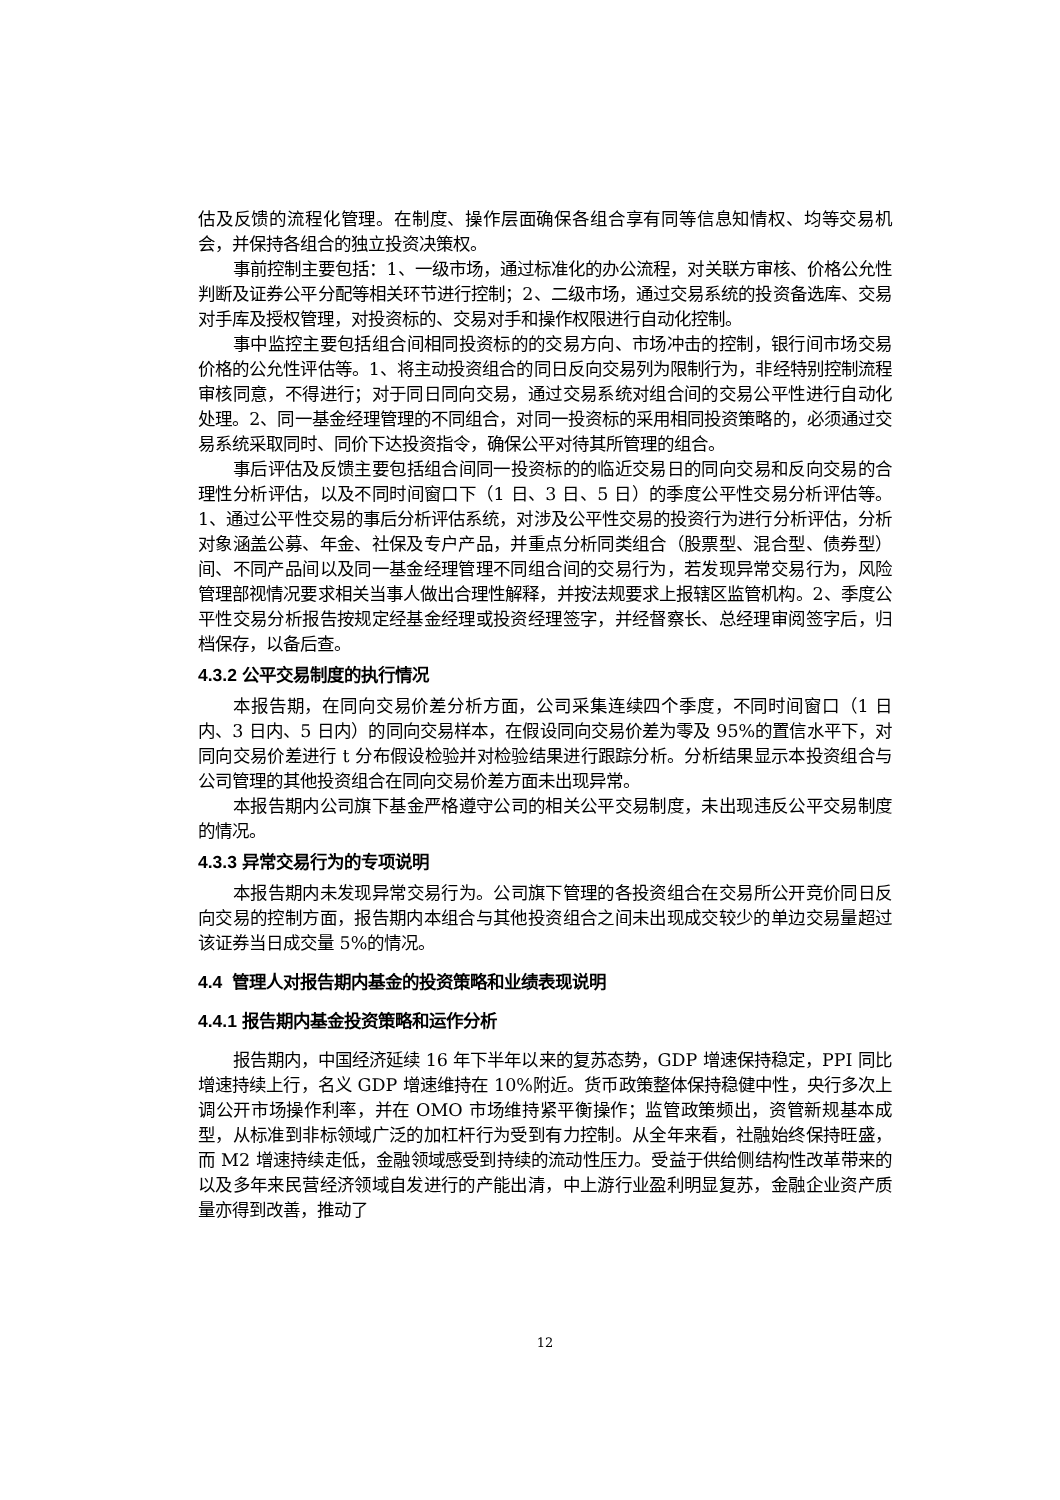估及反馈的流程化管理。在制度、操作层面确保各组合享有同等信息知情权、均等交易机会，并保持各组合的独立投资决策权。
事前控制主要包括：1、一级市场，通过标准化的办公流程，对关联方审核、价格公允性判断及证券公平分配等相关环节进行控制；2、二级市场，通过交易系统的投资备选库、交易对手库及授权管理，对投资标的、交易对手和操作权限进行自动化控制。
事中监控主要包括组合间相同投资标的的交易方向、市场冲击的控制，银行间市场交易价格的公允性评估等。1、将主动投资组合的同日反向交易列为限制行为，非经特别控制流程审核同意，不得进行；对于同日同向交易，通过交易系统对组合间的交易公平性进行自动化处理。2、同一基金经理管理的不同组合，对同一投资标的采用相同投资策略的，必须通过交易系统采取同时、同价下达投资指令，确保公平对待其所管理的组合。
事后评估及反馈主要包括组合间同一投资标的的临近交易日的同向交易和反向交易的合理性分析评估，以及不同时间窗口下（1 日、3 日、5 日）的季度公平性交易分析评估等。1、通过公平性交易的事后分析评估系统，对涉及公平性交易的投资行为进行分析评估，分析对象涵盖公募、年金、社保及专户产品，并重点分析同类组合（股票型、混合型、债券型）间、不同产品间以及同一基金经理管理不同组合间的交易行为，若发现异常交易行为，风险管理部视情况要求相关当事人做出合理性解释，并按法规要求上报辖区监管机构。2、季度公平性交易分析报告按规定经基金经理或投资经理签字，并经督察长、总经理审阅签字后，归档保存，以备后查。
4.3.2 公平交易制度的执行情况
本报告期，在同向交易价差分析方面，公司采集连续四个季度，不同时间窗口（1 日内、3 日内、5 日内）的同向交易样本，在假设同向交易价差为零及 95%的置信水平下，对同向交易价差进行 t 分布假设检验并对检验结果进行跟踪分析。分析结果显示本投资组合与公司管理的其他投资组合在同向交易价差方面未出现异常。
本报告期内公司旗下基金严格遵守公司的相关公平交易制度，未出现违反公平交易制度的情况。
4.3.3 异常交易行为的专项说明
本报告期内未发现异常交易行为。公司旗下管理的各投资组合在交易所公开竞价同日反向交易的控制方面，报告期内本组合与其他投资组合之间未出现成交较少的单边交易量超过该证券当日成交量 5%的情况。
4.4 管理人对报告期内基金的投资策略和业绩表现说明
4.4.1 报告期内基金投资策略和运作分析
报告期内，中国经济延续 16 年下半年以来的复苏态势，GDP 增速保持稳定，PPI 同比增速持续上行，名义 GDP 增速维持在 10%附近。货币政策整体保持稳健中性，央行多次上调公开市场操作利率，并在 OMO 市场维持紧平衡操作；监管政策频出，资管新规基本成型，从标准到非标领域广泛的加杠杆行为受到有力控制。从全年来看，社融始终保持旺盛，而 M2 增速持续走低，金融领域感受到持续的流动性压力。受益于供给侧结构性改革带来的以及多年来民营经济领域自发进行的产能出清，中上游行业盈利明显复苏，金融企业资产质量亦得到改善，推动了
12